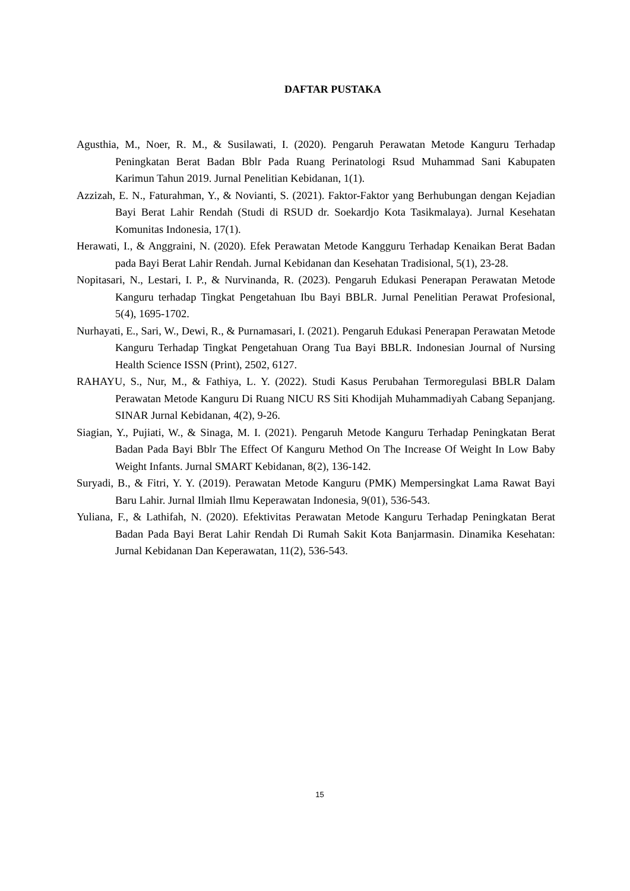DAFTAR PUSTAKA
Agusthia, M., Noer, R. M., & Susilawati, I. (2020). Pengaruh Perawatan Metode Kanguru Terhadap Peningkatan Berat Badan Bblr Pada Ruang Perinatologi Rsud Muhammad Sani Kabupaten Karimun Tahun 2019. Jurnal Penelitian Kebidanan, 1(1).
Azzizah, E. N., Faturahman, Y., & Novianti, S. (2021). Faktor-Faktor yang Berhubungan dengan Kejadian Bayi Berat Lahir Rendah (Studi di RSUD dr. Soekardjo Kota Tasikmalaya). Jurnal Kesehatan Komunitas Indonesia, 17(1).
Herawati, I., & Anggraini, N. (2020). Efek Perawatan Metode Kangguru Terhadap Kenaikan Berat Badan pada Bayi Berat Lahir Rendah. Jurnal Kebidanan dan Kesehatan Tradisional, 5(1), 23-28.
Nopitasari, N., Lestari, I. P., & Nurvinanda, R. (2023). Pengaruh Edukasi Penerapan Perawatan Metode Kanguru terhadap Tingkat Pengetahuan Ibu Bayi BBLR. Jurnal Penelitian Perawat Profesional, 5(4), 1695-1702.
Nurhayati, E., Sari, W., Dewi, R., & Purnamasari, I. (2021). Pengaruh Edukasi Penerapan Perawatan Metode Kanguru Terhadap Tingkat Pengetahuan Orang Tua Bayi BBLR. Indonesian Journal of Nursing Health Science ISSN (Print), 2502, 6127.
RAHAYU, S., Nur, M., & Fathiya, L. Y. (2022). Studi Kasus Perubahan Termoregulasi BBLR Dalam Perawatan Metode Kanguru Di Ruang NICU RS Siti Khodijah Muhammadiyah Cabang Sepanjang. SINAR Jurnal Kebidanan, 4(2), 9-26.
Siagian, Y., Pujiati, W., & Sinaga, M. I. (2021). Pengaruh Metode Kanguru Terhadap Peningkatan Berat Badan Pada Bayi Bblr The Effect Of Kanguru Method On The Increase Of Weight In Low Baby Weight Infants. Jurnal SMART Kebidanan, 8(2), 136-142.
Suryadi, B., & Fitri, Y. Y. (2019). Perawatan Metode Kanguru (PMK) Mempersingkat Lama Rawat Bayi Baru Lahir. Jurnal Ilmiah Ilmu Keperawatan Indonesia, 9(01), 536-543.
Yuliana, F., & Lathifah, N. (2020). Efektivitas Perawatan Metode Kanguru Terhadap Peningkatan Berat Badan Pada Bayi Berat Lahir Rendah Di Rumah Sakit Kota Banjarmasin. Dinamika Kesehatan: Jurnal Kebidanan Dan Keperawatan, 11(2), 536-543.
15